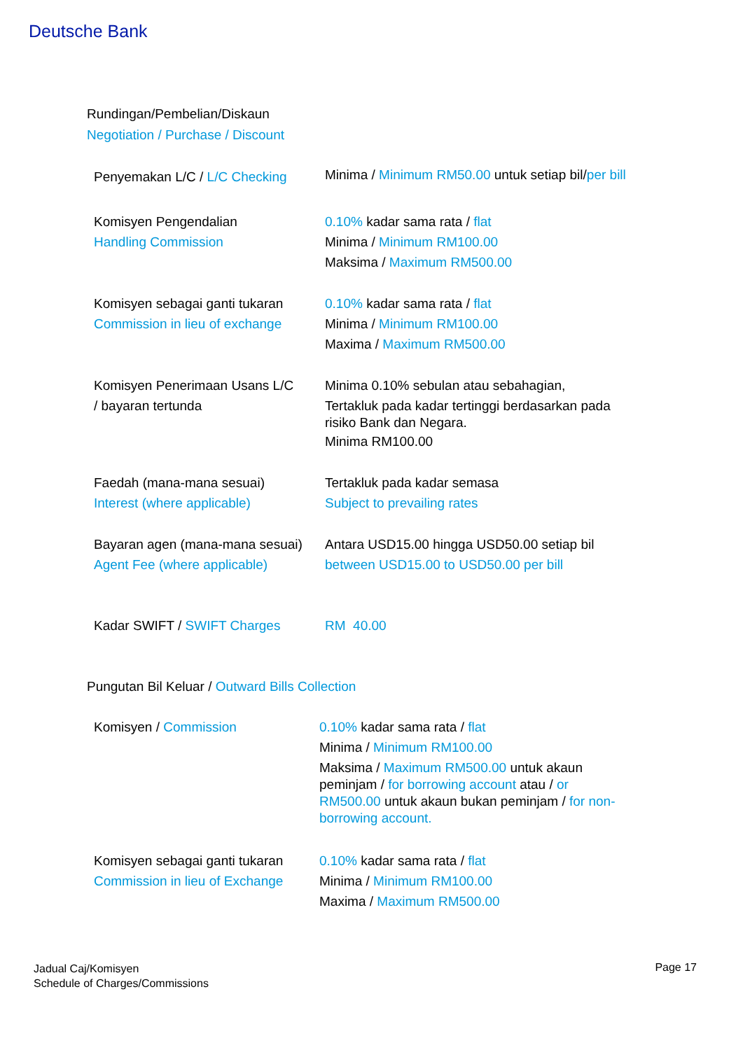Deutsche Bank
Rundingan/Pembelian/Diskaun
Negotiation / Purchase / Discount
| Penyemakan L/C / L/C Checking | Minima / Minimum RM50.00 untuk setiap bil/ per bill |
| Komisyen Pengendalian Handling Commission | 0.10% kadar sama rata / flat Minima / Minimum RM100.00 Maksima / Maximum RM500.00 |
| Komisyen sebagai ganti tukaran Commission in lieu of exchange | 0.10% kadar sama rata / flat Minima / Minimum RM100.00 Maxima / Maximum RM500.00 |
| Komisyen Penerimaan Usans L/C / bayaran tertunda | Minima 0.10% sebulan atau sebahagian, Tertakluk pada kadar tertinggi berdasarkan pada risiko Bank dan Negara. Minima RM100.00 |
| Faedah (mana-mana sesuai) Interest (where applicable) | Tertakluk pada kadar semasa Subject to prevailing rates |
| Bayaran agen (mana-mana sesuai) Agent Fee (where applicable) | Antara USD15.00 hingga USD50.00 setiap bil between USD15.00 to USD50.00 per bill |
| Kadar SWIFT / SWIFT Charges | RM 40.00 |
Pungutan Bil Keluar / Outward Bills Collection
| Komisyen / Commission | 0.10% kadar sama rata / flat Minima / Minimum RM100.00 Maksima / Maximum RM500.00 untuk akaun peminjam / for borrowing account atau / or RM500.00 untuk akaun bukan peminjam / for non-borrowing account. |
| Komisyen sebagai ganti tukaran Commission in lieu of Exchange | 0.10% kadar sama rata / flat Minima / Minimum RM100.00 Maxima / Maximum RM500.00 |
Jadual Caj/Komisyen
Schedule of Charges/Commissions
Page 17